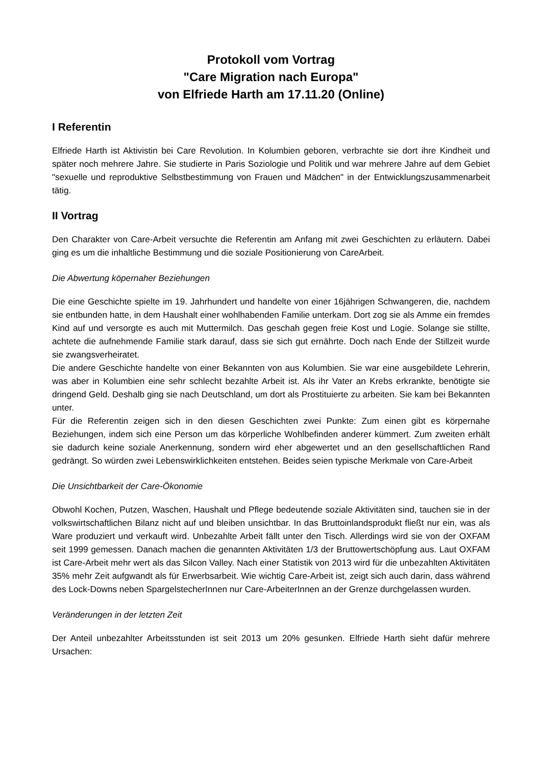Protokoll vom Vortrag
"Care Migration nach Europa"
von Elfriede Harth am 17.11.20 (Online)
I Referentin
Elfriede Harth ist Aktivistin bei Care Revolution. In Kolumbien geboren, verbrachte sie dort ihre Kindheit und später noch mehrere Jahre. Sie studierte in Paris Soziologie und Politik und war mehrere Jahre auf dem Gebiet "sexuelle und reproduktive Selbstbestimmung von Frauen und Mädchen" in der Entwicklungszusammenarbeit tätig.
II Vortrag
Den Charakter von Care-Arbeit versuchte die Referentin am Anfang mit zwei Geschichten zu erläutern. Dabei ging es um die inhaltliche Bestimmung und die soziale Positionierung von CareArbeit.
Die Abwertung köpernaher Beziehungen
Die eine Geschichte spielte im 19. Jahrhundert und handelte von einer 16jährigen Schwangeren, die, nachdem sie entbunden hatte, in dem Haushalt einer wohlhabenden Familie unterkam. Dort zog sie als Amme ein fremdes Kind auf und versorgte es auch mit Muttermilch. Das geschah gegen freie Kost und Logie. Solange sie stillte, achtete die aufnehmende Familie stark darauf, dass sie sich gut ernährte. Doch nach Ende der Stillzeit wurde sie zwangsverheiratet.
Die andere Geschichte handelte von einer Bekannten von aus Kolumbien. Sie war eine ausgebildete Lehrerin, was aber in Kolumbien eine sehr schlecht bezahlte Arbeit ist. Als ihr Vater an Krebs erkrankte, benötigte sie dringend Geld. Deshalb ging sie nach Deutschland, um dort als Prostituierte zu arbeiten. Sie kam bei Bekannten unter.
Für die Referentin zeigen sich in den diesen Geschichten zwei Punkte: Zum einen gibt es körpernahe Beziehungen, indem sich eine Person um das körperliche Wohlbefinden anderer kümmert. Zum zweiten erhält sie dadurch keine soziale Anerkennung, sondern wird eher abgewertet und an den gesellschaftlichen Rand gedrängt. So würden zwei Lebenswirklichkeiten entstehen. Beides seien typische Merkmale von Care-Arbeit
Die Unsichtbarkeit der Care-Ökonomie
Obwohl Kochen, Putzen, Waschen, Haushalt und Pflege bedeutende soziale Aktivitäten sind, tauchen sie in der volkswirtschaftlichen Bilanz nicht auf und bleiben unsichtbar. In das Bruttoinlandsprodukt fließt nur ein, was als Ware produziert und verkauft wird. Unbezahlte Arbeit fällt unter den Tisch. Allerdings wird sie von der OXFAM seit 1999 gemessen. Danach machen die genannten Aktivitäten 1/3 der Bruttowertschöpfung aus. Laut OXFAM ist Care-Arbeit mehr wert als das Silcon Valley. Nach einer Statistik von 2013 wird für die unbezahlten Aktivitäten 35% mehr Zeit aufgwandt als für Erwerbsarbeit. Wie wichtig Care-Arbeit ist, zeigt sich auch darin, dass während des Lock-Downs neben SpargelstecherInnen nur Care-ArbeiterInnen an der Grenze durchgelassen wurden.
Veränderungen in der letzten Zeit
Der Anteil unbezahlter Arbeitsstunden ist seit 2013 um 20% gesunken. Elfriede Harth sieht dafür mehrere Ursachen: